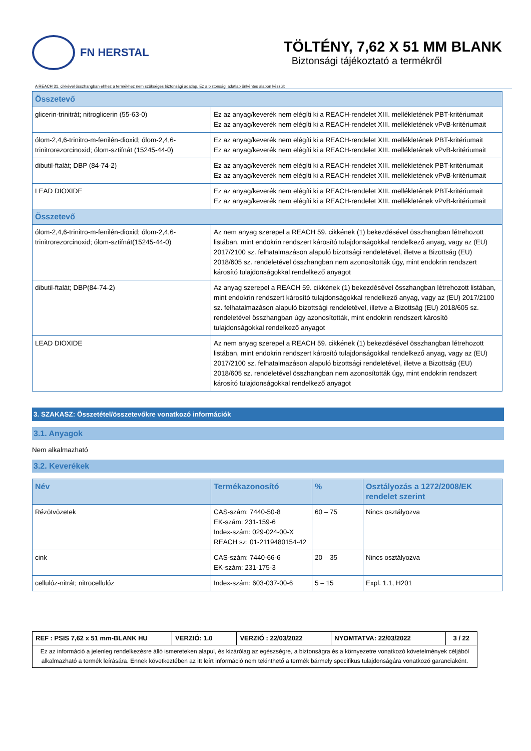FN HERSTAL
TÖLTÉNY, 7,62 X 51 MM BLANK
Biztonsági tájékoztató a termékről
A REACH 31. cikkével összhangban ehhez a termékhez nem szükséges biztonsági adatlap. Ez a biztonsági adatlap önkéntes alapon készült
| Összetevő | |
| --- | --- |
| glicerin-trinitrát; nitroglicerin (55-63-0) | Ez az anyag/keverék nem elégíti ki a REACH-rendelet XIII. mellékletének PBT-kritériumait Ez az anyag/keverék nem elégíti ki a REACH-rendelet XIII. mellékletének vPvB-kritériumait |
| ólom-2,4,6-trinitro-m-fenilén-dioxid; ólom-2,4,6-trinitrorezorcinoxid; ólom-sztifnát (15245-44-0) | Ez az anyag/keverék nem elégíti ki a REACH-rendelet XIII. mellékletének PBT-kritériumait Ez az anyag/keverék nem elégíti ki a REACH-rendelet XIII. mellékletének vPvB-kritériumait |
| dibutil-ftalát; DBP (84-74-2) | Ez az anyag/keverék nem elégíti ki a REACH-rendelet XIII. mellékletének PBT-kritériumait Ez az anyag/keverék nem elégíti ki a REACH-rendelet XIII. mellékletének vPvB-kritériumait |
| LEAD DIOXIDE | Ez az anyag/keverék nem elégíti ki a REACH-rendelet XIII. mellékletének PBT-kritériumait Ez az anyag/keverék nem elégíti ki a REACH-rendelet XIII. mellékletének vPvB-kritériumait |
| Összetevő | |
| ólom-2,4,6-trinitro-m-fenilén-dioxid; ólom-2,4,6-trinitrorezorcinoxid; ólom-sztifnát(15245-44-0) | Az nem anyag szerepel a REACH 59. cikkének (1) bekezdésével összhangban létrehozott listában, mint endokrin rendszert károsító tulajdonságokkal rendelkező anyag, vagy az (EU) 2017/2100 sz. felhatalmazáson alapuló bizottsági rendeletével, illetve a Bizottság (EU) 2018/605 sz. rendeletével összhangban nem azonosították úgy, mint endokrin rendszert károsító tulajdonságokkal rendelkező anyagot |
| dibutil-ftalát; DBP(84-74-2) | Az anyag szerepel a REACH 59. cikkének (1) bekezdésével összhangban létrehozott listában, mint endokrin rendszert károsító tulajdonságokkal rendelkező anyag, vagy az (EU) 2017/2100 sz. felhatalmazáson alapuló bizottsági rendeletével, illetve a Bizottság (EU) 2018/605 sz. rendeletével összhangban úgy azonosították, mint endokrin rendszert károsító tulajdonságokkal rendelkező anyagot |
| LEAD DIOXIDE | Az nem anyag szerepel a REACH 59. cikkének (1) bekezdésével összhangban létrehozott listában, mint endokrin rendszert károsító tulajdonságokkal rendelkező anyag, vagy az (EU) 2017/2100 sz. felhatalmazáson alapuló bizottsági rendeletével, illetve a Bizottság (EU) 2018/605 sz. rendeletével összhangban nem azonosították úgy, mint endokrin rendszert károsító tulajdonságokkal rendelkező anyagot |
3. SZAKASZ: Összetétel/összetevőkre vonatkozó információk
3.1. Anyagok
Nem alkalmazható
3.2. Keverékek
| Név | Termékazonosító | % | Osztályozás a 1272/2008/EK rendelet szerint |
| --- | --- | --- | --- |
| Rézötvözetek | CAS-szám: 7440-50-8 EK-szám: 231-159-6 Index-szám: 029-024-00-X REACH sz: 01-2119480154-42 | 60 – 75 | Nincs osztályozva |
| cink | CAS-szám: 7440-66-6 EK-szám: 231-175-3 | 20 – 35 | Nincs osztályozva |
| cellulóz-nitrát; nitrocellulóz | Index-szám: 603-037-00-6 | 5 – 15 | Expl. 1.1, H201 |
| REF : PSIS 7,62 x 51 mm-BLANK HU | VERZIÓ: 1.0 | VERZIÓ : 22/03/2022 | NYOMTATVA: 22/03/2022 | 3 / 22 |
| Ez az információ a jelenleg rendelkezésre álló ismereteken alapul, és kizárólag az egészségre, a biztonságra és a környezetre vonatkozó követelmények céljából alkalmazható a termék leírására. Ennek következtében az itt leírt információ nem tekinthető a termék bármely specifikus tulajdonságára vonatkozó garanciaként. | | | | |